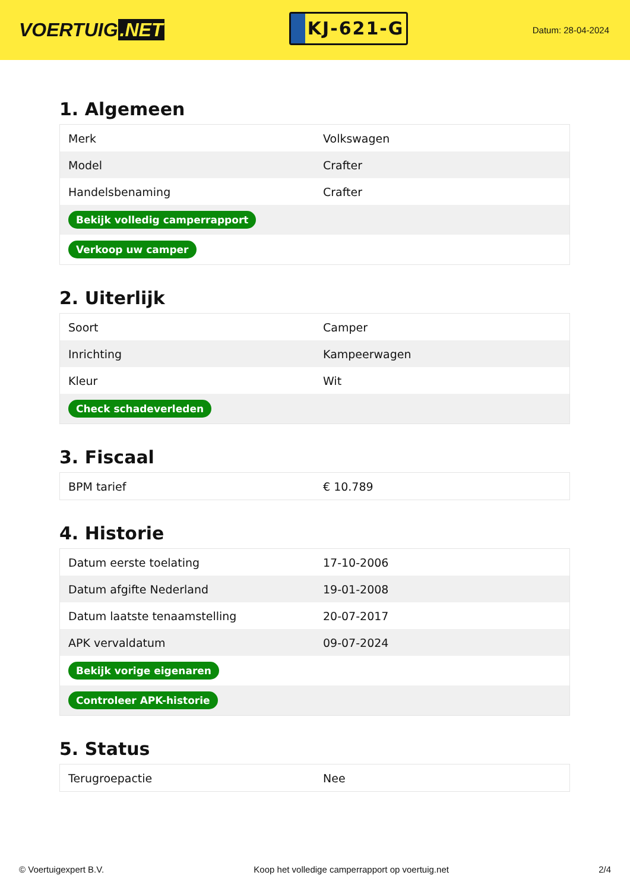VOERTUIG.NET
KJ-621-G
Datum: 28-04-2024
1. Algemeen
| Merk | Volkswagen |
| Model | Crafter |
| Handelsbenaming | Crafter |
| Bekijk volledig camperrapport | |
| Verkoop uw camper | |
2. Uiterlijk
| Soort | Camper |
| Inrichting | Kampeerwagen |
| Kleur | Wit |
| Check schadeverleden | |
3. Fiscaal
| BPM tarief | € 10.789 |
4. Historie
| Datum eerste toelating | 17-10-2006 |
| Datum afgifte Nederland | 19-01-2008 |
| Datum laatste tenaamstelling | 20-07-2017 |
| APK vervaldatum | 09-07-2024 |
| Bekijk vorige eigenaren | |
| Controleer APK-historie | |
5. Status
| Terugroepactie | Nee |
© Voertuigexpert B.V. Koop het volledige camperrapport op voertuig.net 2/4